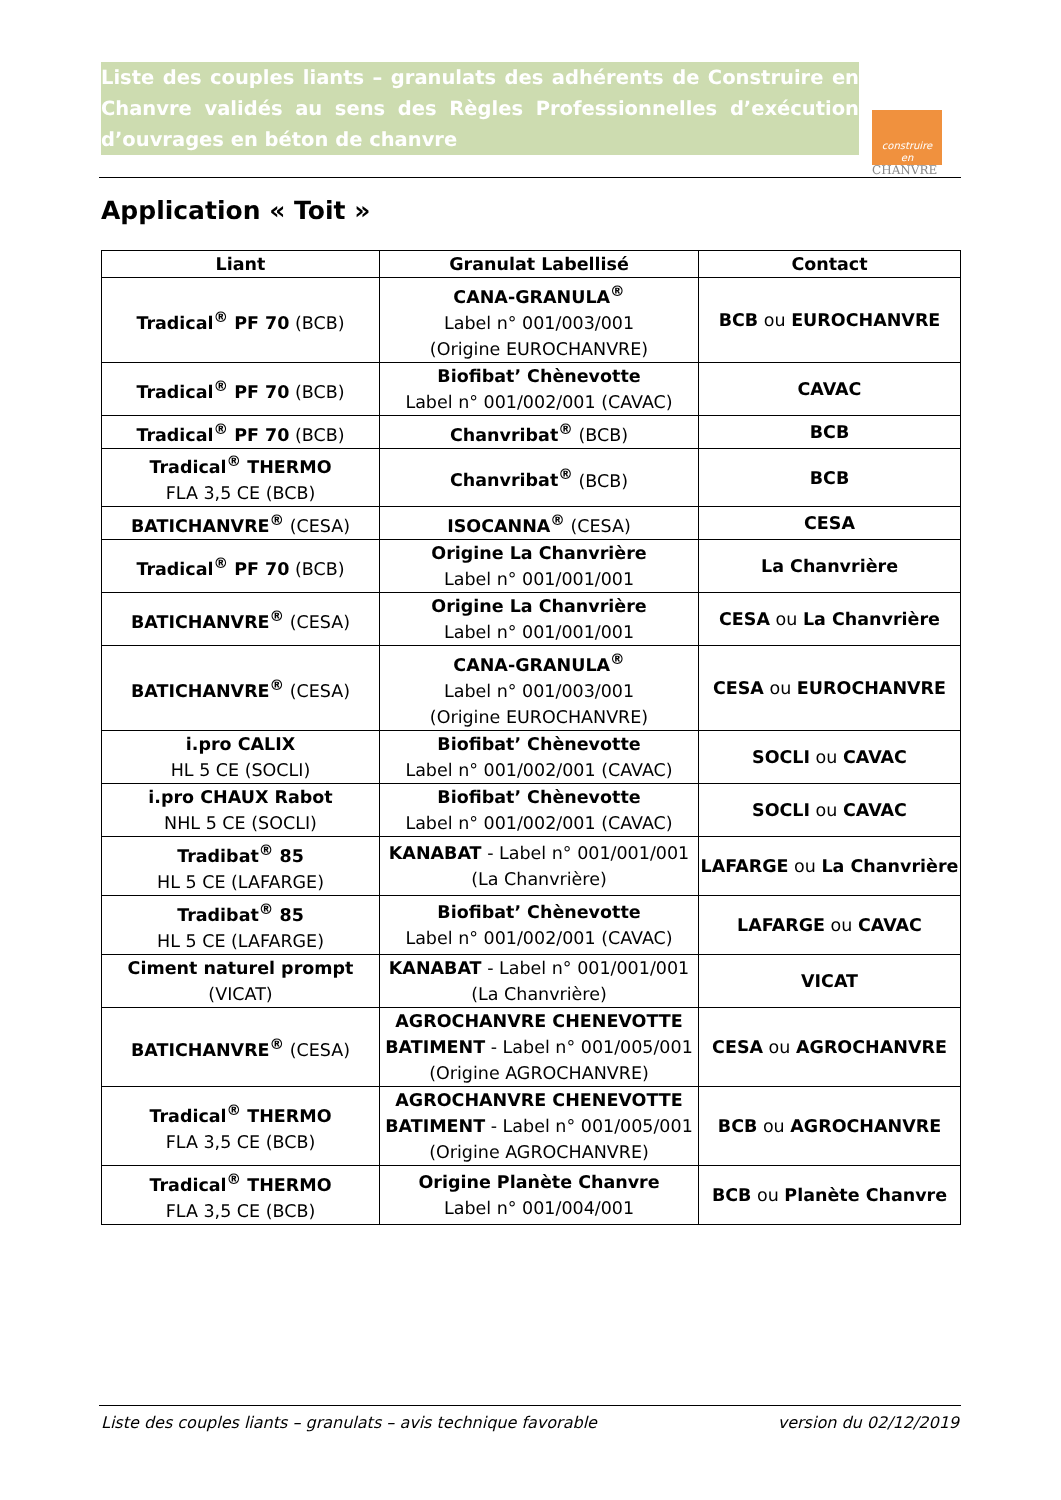Liste des couples liants – granulats des adhérents de Construire en Chanvre validés au sens des Règles Professionnelles d’exécution d’ouvrages en béton de chanvre
construire
en
CHANVRE
Application « Toit »
| Liant | Granulat Labellisé | Contact |
| --- | --- | --- |
| Tradical<sup>®</sup> PF 70 (BCB) | CANA-GRANULA<sup>®</sup> Label n° 001/003/001 (Origine EUROCHANVRE) | BCB ou EUROCHANVRE |
| Tradical<sup>®</sup> PF 70 (BCB) | Biofibat’ Chènevotte Label n° 001/002/001 (CAVAC) | CAVAC |
| Tradical<sup>®</sup> PF 70 (BCB) | Chanvribat<sup>®</sup> (BCB) | BCB |
| Tradical<sup>®</sup> THERMO FLA 3,5 CE (BCB) | Chanvribat<sup>®</sup> (BCB) | BCB |
| BATICHANVRE<sup>®</sup> (CESA) | ISOCANNA<sup>®</sup> (CESA) | CESA |
| Tradical<sup>®</sup> PF 70 (BCB) | Origine La Chanvrière Label n° 001/001/001 | La Chanvrière |
| BATICHANVRE<sup>®</sup> (CESA) | Origine La Chanvrière Label n° 001/001/001 | CESA ou La Chanvrière |
| BATICHANVRE<sup>®</sup> (CESA) | CANA-GRANULA<sup>®</sup> Label n° 001/003/001 (Origine EUROCHANVRE) | CESA ou EUROCHANVRE |
| i.pro CALIX HL 5 CE (SOCLI) | Biofibat’ Chènevotte Label n° 001/002/001 (CAVAC) | SOCLI ou CAVAC |
| i.pro CHAUX Rabot NHL 5 CE (SOCLI) | Biofibat’ Chènevotte Label n° 001/002/001 (CAVAC) | SOCLI ou CAVAC |
| Tradibat<sup>®</sup> 85 HL 5 CE (LAFARGE) | KANABAT - Label n° 001/001/001 (La Chanvrière) | LAFARGE ou La Chanvrière |
| Tradibat<sup>®</sup> 85 HL 5 CE (LAFARGE) | Biofibat’ Chènevotte Label n° 001/002/001 (CAVAC) | LAFARGE ou CAVAC |
| Ciment naturel prompt (VICAT) | KANABAT - Label n° 001/001/001 (La Chanvrière) | VICAT |
| BATICHANVRE<sup>®</sup> (CESA) | AGROCHANVRE CHENEVOTTE BATIMENT - Label n° 001/005/001 (Origine AGROCHANVRE) | CESA ou AGROCHANVRE |
| Tradical<sup>®</sup> THERMO FLA 3,5 CE (BCB) | AGROCHANVRE CHENEVOTTE BATIMENT - Label n° 001/005/001 (Origine AGROCHANVRE) | BCB ou AGROCHANVRE |
| Tradical<sup>®</sup> THERMO FLA 3,5 CE (BCB) | Origine Planète Chanvre Label n° 001/004/001 | BCB ou Planète Chanvre |
Liste des couples liants – granulats – avis technique favorable version du 02/12/2019